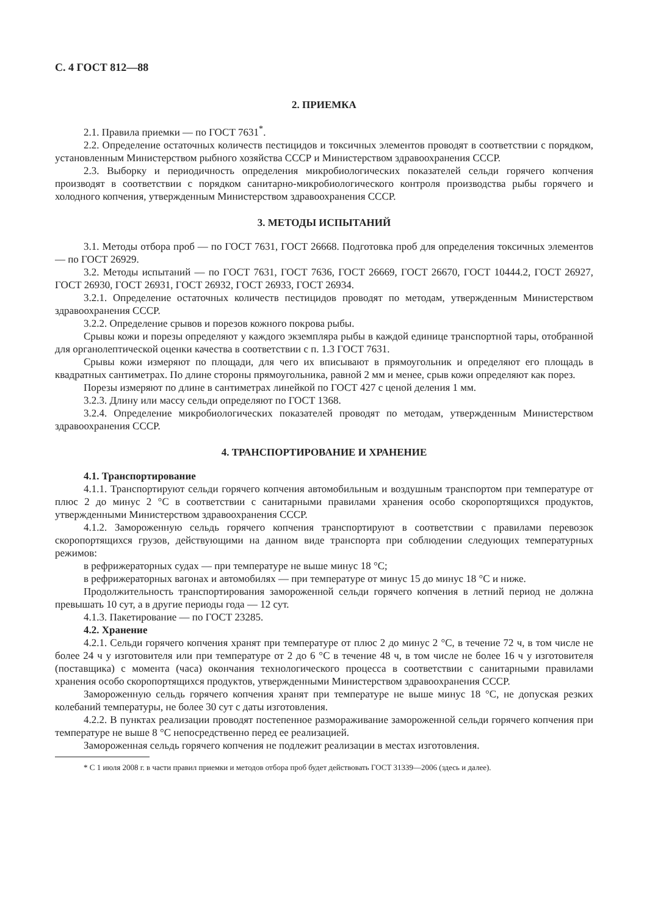С. 4 ГОСТ 812—88
2. ПРИЕМКА
2.1. Правила приемки — по ГОСТ 7631<sup>*</sup>.
2.2. Определение остаточных количеств пестицидов и токсичных элементов проводят в соответствии с порядком, установленным Министерством рыбного хозяйства СССР и Министерством здравоохранения СССР.
2.3. Выборку и периодичность определения микробиологических показателей сельди горячего копчения производят в соответствии с порядком санитарно-микробиологического контроля производства рыбы горячего и холодного копчения, утвержденным Министерством здравоохранения СССР.
3. МЕТОДЫ ИСПЫТАНИЙ
3.1. Методы отбора проб — по ГОСТ 7631, ГОСТ 26668. Подготовка проб для определения токсичных элементов — по ГОСТ 26929.
3.2. Методы испытаний — по ГОСТ 7631, ГОСТ 7636, ГОСТ 26669, ГОСТ 26670, ГОСТ 10444.2, ГОСТ 26927, ГОСТ 26930, ГОСТ 26931, ГОСТ 26932, ГОСТ 26933, ГОСТ 26934.
3.2.1. Определение остаточных количеств пестицидов проводят по методам, утвержденным Министерством здравоохранения СССР.
3.2.2. Определение срывов и порезов кожного покрова рыбы.
Срывы кожи и порезы определяют у каждого экземпляра рыбы в каждой единице транспортной тары, отобранной для органолептической оценки качества в соответствии с п. 1.3 ГОСТ 7631.
Срывы кожи измеряют по площади, для чего их вписывают в прямоугольник и определяют его площадь в квадратных сантиметрах. По длине стороны прямоугольника, равной 2 мм и менее, срыв кожи определяют как порез.
Порезы измеряют по длине в сантиметрах линейкой по ГОСТ 427 с ценой деления 1 мм.
3.2.3. Длину или массу сельди определяют по ГОСТ 1368.
3.2.4. Определение микробиологических показателей проводят по методам, утвержденным Министерством здравоохранения СССР.
4. ТРАНСПОРТИРОВАНИЕ И ХРАНЕНИЕ
4.1. Транспортирование
4.1.1. Транспортируют сельди горячего копчения автомобильным и воздушным транспортом при температуре от плюс 2 до минус 2 °С в соответствии с санитарными правилами хранения особо скоропортящихся продуктов, утвержденными Министерством здравоохранения СССР.
4.1.2. Замороженную сельдь горячего копчения транспортируют в соответствии с правилами перевозок скоропортящихся грузов, действующими на данном виде транспорта при соблюдении следующих температурных режимов:
в рефрижераторных судах — при температуре не выше минус 18 °С;
в рефрижераторных вагонах и автомобилях — при температуре от минус 15 до минус 18 °С и ниже.
Продолжительность транспортирования замороженной сельди горячего копчения в летний период не должна превышать 10 сут, а в другие периоды года — 12 сут.
4.1.3. Пакетирование — по ГОСТ 23285.
4.2. Хранение
4.2.1. Сельди горячего копчения хранят при температуре от плюс 2 до минус 2 °С, в течение 72 ч, в том числе не более 24 ч у изготовителя или при температуре от 2 до 6 °С в течение 48 ч, в том числе не более 16 ч у изготовителя (поставщика) с момента (часа) окончания технологического процесса в соответствии с санитарными правилами хранения особо скоропортящихся продуктов, утвержденными Министерством здравоохранения СССР.
Замороженную сельдь горячего копчения хранят при температуре не выше минус 18 °С, не допуская резких колебаний температуры, не более 30 сут с даты изготовления.
4.2.2. В пунктах реализации проводят постепенное размораживание замороженной сельди горячего копчения при температуре не выше 8 °С непосредственно перед ее реализацией.
Замороженная сельдь горячего копчения не подлежит реализации в местах изготовления.
* С 1 июля 2008 г. в части правил приемки и методов отбора проб будет действовать ГОСТ 31339—2006 (здесь и далее).